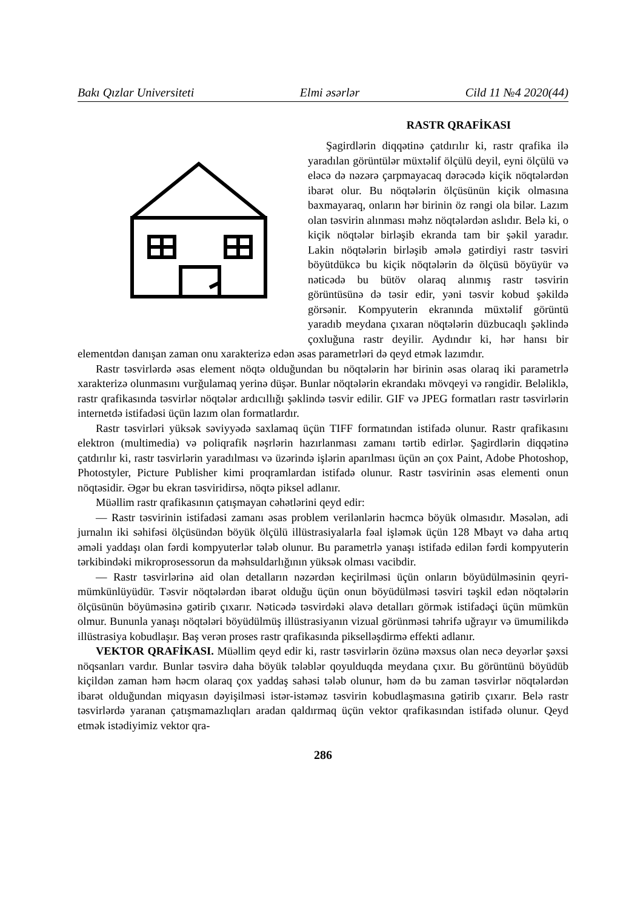Bakı Qızlar Universiteti Elmi əsərlər Cild 11 №4 2020(44)
RASTR QRAFİKASI
Şagirdlərin diqqətinə çatdırılır ki, rastr qrafika ilə yaradılan görüntülər müxtəlif ölçülü deyil, eyni ölçülü və eləcə də nəzərə çarpmayacaq dərəcədə kiçik nöqtələrdən ibarət olur. Bu nöqtələrin ölçüsünün kiçik olmasına baxmayaraq, onların hər birinin öz rəngi ola bilər. Lazım olan təsvirin alınması məhz nöqtələrdən aslıdır. Belə ki, o kiçik nöqtələr birləşib ekranda tam bir şəkil yaradır. Lakin nöqtələrin birləşib əmələ gətirdiyi rastr təsviri böyütdükcə bu kiçik nöqtələrin də ölçüsü böyüyür və nəticədə bu bütöv olaraq alınmış rastr təsvirin görüntüsünə də təsir edir, yəni təsvir kobud şəkildə görsənir. Kompyuterin ekranında müxtəlif görüntü yaradıb meydana çıxaran nöqtələrin düzbucaqlı şəklində çoxluğuna rastr deyilir. Aydındır ki, hər hansı bir elementdən danışan zaman onu xarakterizə edən əsas parametrləri də qeyd etmək lazımdır.
Rastr təsvirlərdə əsas element nöqtə olduğundan bu nöqtələrin hər birinin əsas olaraq iki parametrlə xarakterizə olunmasını vurğulamaq yerinə düşər. Bunlar nöqtələrin ekrandakı mövqeyi və rəngidir. Beləliklə, rastr qrafikasında təsvirlər nöqtələr ardıcıllığı şəklində təsvir edilir. GIF və JPEG formatları rastr təsvirlərin internetdə istifadəsi üçün lazım olan formatlardır.
Rastr təsvirləri yüksək səviyyədə saxlamaq üçün TIFF formatından istifadə olunur. Rastr qrafikasını elektron (multimedia) və poliqrafik nəşrlərin hazırlanması zamanı tərtib edirlər. Şagirdlərin diqqətinə çatdırılır ki, rastr təsvirlərin yaradılması və üzərində işlərin aparılması üçün ən çox Paint, Adobe Photoshop, Photostyler, Picture Publisher kimi proqramlardan istifadə olunur. Rastr təsvirinin əsas elementi onun nöqtəsidir. Əgər bu ekran təsviridirsə, nöqtə piksel adlanır.
Müəllim rastr qrafikasının çatışmayan cəhətlərini qeyd edir:
— Rastr təsvirinin istifadəsi zamanı əsas problem verilənlərin həcmcə böyük olmasıdır. Məsələn, adi jurnalın iki səhifəsi ölçüsündən böyük ölçülü illüstrasiyalarla fəal işləmək üçün 128 Mbayt və daha artıq əməli yaddaşı olan fərdi kompyuterlər tələb olunur. Bu parametrlə yanaşı istifadə edilən fərdi kompyuterin tərkibindəki mikroprosessorun da məhsuldarlığının yüksək olması vacibdir.
— Rastr təsvirlərinə aid olan detalların nəzərdən keçirilməsi üçün onların böyüdülməsinin qeyri-mümkünlüyüdür. Təsvir nöqtələrdən ibarət olduğu üçün onun böyüdülməsi təsviri təşkil edən nöqtələrin ölçüsünün böyüməsinə gətirib çıxarır. Nəticədə təsvirdəki əlavə detalları görmək istifadəçi üçün mümkün olmur. Bununla yanaşı nöqtələri böyüdülmüş illüstrasiyanın vizual görünməsi təhrifə uğrayır və ümumilikdə illüstrasiya kobudlaşır. Baş verən proses rastr qrafikasında pikselləşdirmə effekti adlanır.
VEKTOR QRAFİKASI. Müəllim qeyd edir ki, rastr təsvirlərin özünə məxsus olan necə deyərlər şəxsi nöqsanları vardır. Bunlar təsvirə daha böyük tələblər qoyulduqda meydana çıxır. Bu görüntünü böyüdüb kiçildən zaman həm həcm olaraq çox yaddaş sahəsi tələb olunur, həm də bu zaman təsvirlər nöqtələrdən ibarət olduğundan miqyasın dəyişilməsi istər-istəməz təsvirin kobudlaşmasına gətirib çıxarır. Belə rastr təsvirlərdə yaranan çatışmamazlıqları aradan qaldırmaq üçün vektor qrafikasından istifadə olunur. Qeyd etmək istədiyimiz vektor qra-
286